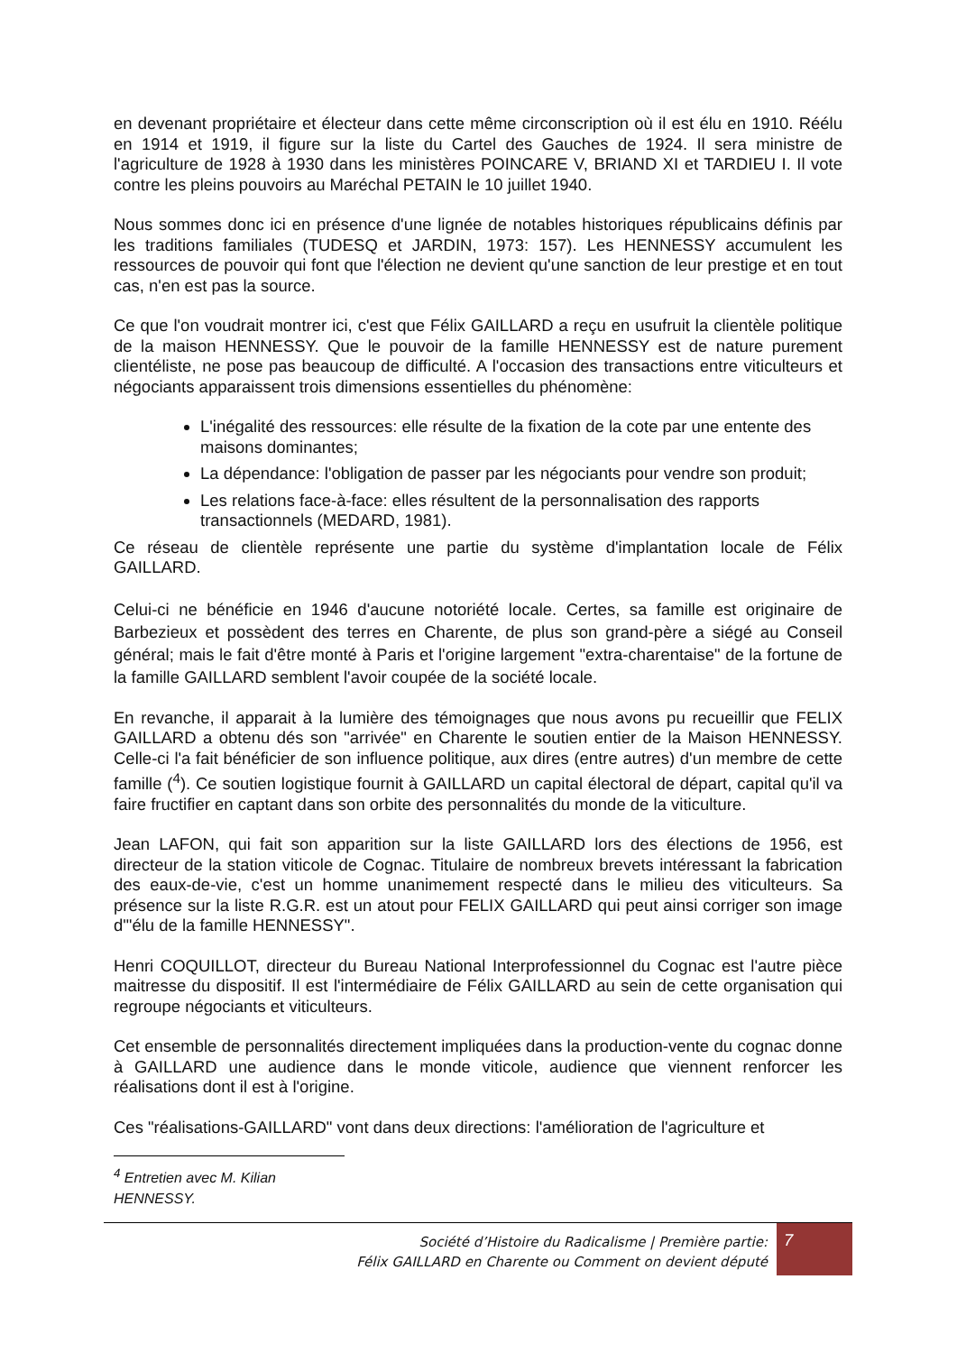en devenant propriétaire et électeur dans cette même circonscription où il est élu en 1910. Réélu en 1914 et 1919, il figure sur la liste du Cartel des Gauches de 1924. Il sera ministre de l'agriculture de 1928 à 1930 dans les ministères POINCARE V, BRIAND XI et TARDIEU I. Il vote contre les pleins pouvoirs au Maréchal PETAIN le 10 juillet 1940.
Nous sommes donc ici en présence d'une lignée de notables historiques républicains définis par les traditions familiales (TUDESQ et JARDIN, 1973: 157). Les HENNESSY accumulent les ressources de pouvoir qui font que l'élection ne devient qu'une sanction de leur prestige et en tout cas, n'en est pas la source.
Ce que l'on voudrait montrer ici, c'est que Félix GAILLARD a reçu en usufruit la clientèle politique de la maison HENNESSY. Que le pouvoir de la famille HENNESSY est de nature purement clientéliste, ne pose pas beaucoup de difficulté. A l'occasion des transactions entre viticulteurs et négociants apparaissent trois dimensions essentielles du phénomène:
L'inégalité des ressources: elle résulte de la fixation de la cote par une entente des maisons dominantes;
La dépendance: l'obligation de passer par les négociants pour vendre son produit;
Les relations face-à-face: elles résultent de la personnalisation des rapports transactionnels (MEDARD, 1981).
Ce réseau de clientèle représente une partie du système d'implantation locale de Félix GAILLARD.
Celui-ci ne bénéficie en 1946 d'aucune notoriété locale. Certes, sa famille est originaire de Barbezieux et possèdent des terres en Charente, de plus son grand-père a siégé au Conseil général; mais le fait d'être monté à Paris et l'origine largement "extra-charentaise" de la fortune de la famille GAILLARD semblent l'avoir coupée de la société locale.
En revanche, il apparait à la lumière des témoignages que nous avons pu recueillir que FELIX GAILLARD a obtenu dés son "arrivée" en Charente le soutien entier de la Maison HENNESSY. Celle-ci l'a fait bénéficier de son influence politique, aux dires (entre autres) d'un membre de cette famille (<sup>4</sup>). Ce soutien logistique fournit à GAILLARD un capital électoral de départ, capital qu'il va faire fructifier en captant dans son orbite des personnalités du monde de la viticulture.
Jean LAFON, qui fait son apparition sur la liste GAILLARD lors des élections de 1956, est directeur de la station viticole de Cognac. Titulaire de nombreux brevets intéressant la fabrication des eaux-de-vie, c'est un homme unanimement respecté dans le milieu des viticulteurs. Sa présence sur la liste R.G.R. est un atout pour FELIX GAILLARD qui peut ainsi corriger son image d'"élu de la famille HENNESSY".
Henri COQUILLOT, directeur du Bureau National Interprofessionnel du Cognac est l'autre pièce maitresse du dispositif. Il est l'intermédiaire de Félix GAILLARD au sein de cette organisation qui regroupe négociants et viticulteurs.
Cet ensemble de personnalités directement impliquées dans la production-vente du cognac donne à GAILLARD une audience dans le monde viticole, audience que viennent renforcer les réalisations dont il est à l'origine.
Ces "réalisations-GAILLARD" vont dans deux directions: l'amélioration de l'agriculture et
<sup>4</sup> Entretien avec M. Kilian HENNESSY.
Société d’Histoire du Radicalisme | Première partie:
Félix GAILLARD en Charente ou Comment on devient député
7